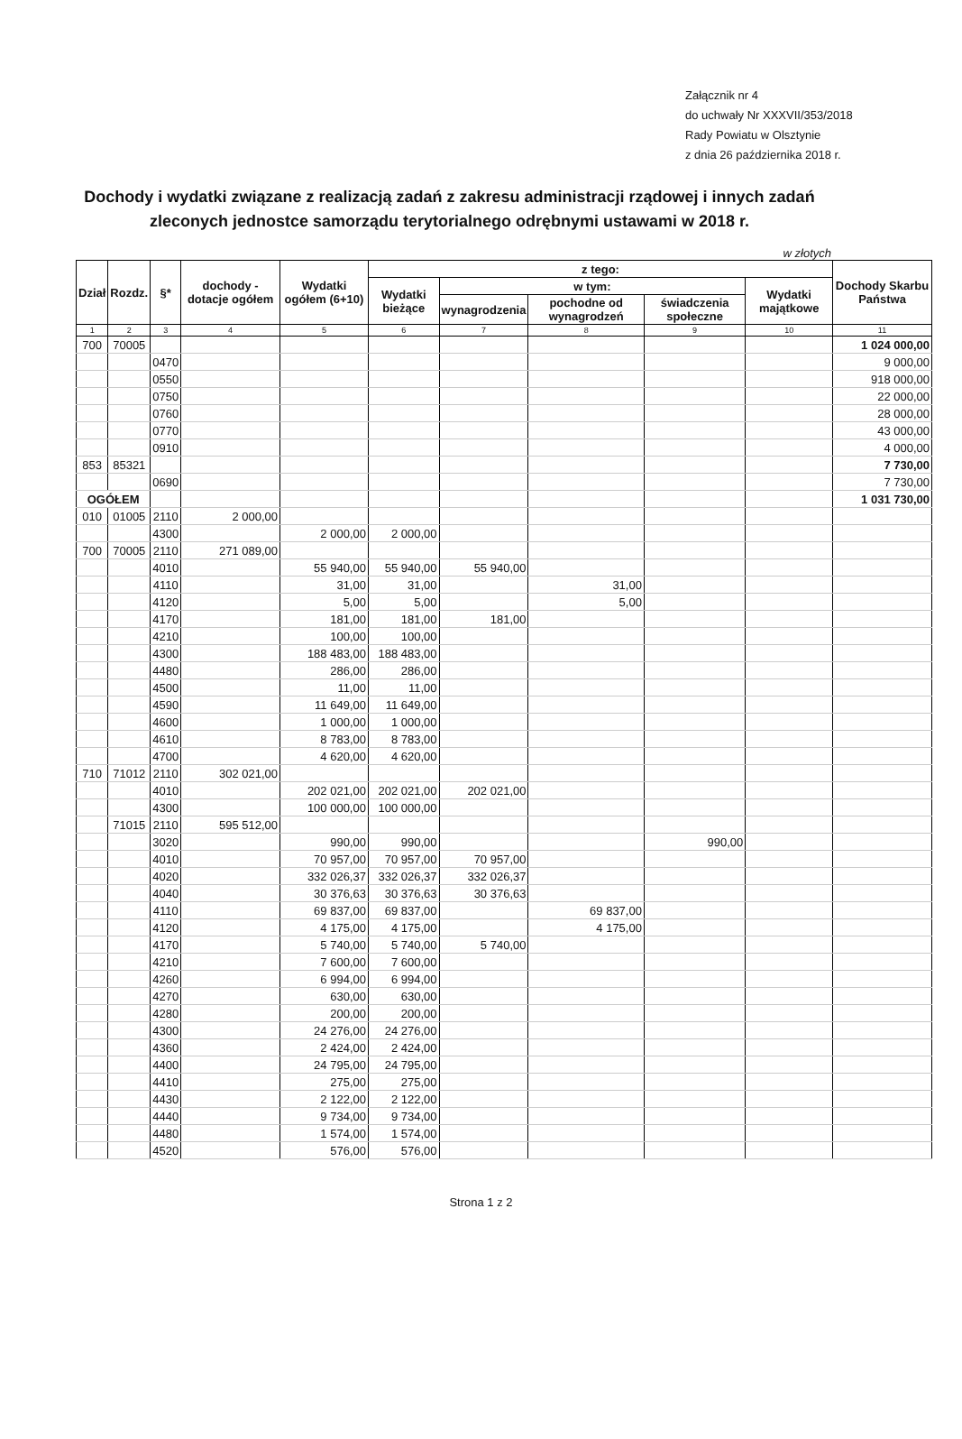Załącznik nr 4
do uchwały Nr XXXVII/353/2018
Rady Powiatu w Olsztynie
z dnia 26 października 2018 r.
Dochody i wydatki związane z realizacją zadań z zakresu administracji rządowej i innych zadań zleconych jednostce samorządu terytorialnego odrębnymi ustawami w 2018 r.
w złotych
| Dział | Rozdz. | §* | dochody - dotacje ogółem | Wydatki ogółem (6+10) | z tego: | | | | | Dochody Skarbu Państwa |
| --- | --- | --- | --- | --- | --- | --- | --- | --- | --- | --- |
| | | | | | Wydatki bieżące | w tym: | | | Wydatki majątkowe | |
| | | | | | | wynagrodzenia | pochodne od wynagrodzeń | świadczenia społeczne | | |
| 1 | 2 | 3 | 4 | 5 | 6 | 7 | 8 | 9 | 10 | 11 |
| 700 | 70005 | | | | | | | | | 1 024 000,00 |
| | | 0470 | | | | | | | | 9 000,00 |
| | | 0550 | | | | | | | | 918 000,00 |
| | | 0750 | | | | | | | | 22 000,00 |
| | | 0760 | | | | | | | | 28 000,00 |
| | | 0770 | | | | | | | | 43 000,00 |
| | | 0910 | | | | | | | | 4 000,00 |
| 853 | 85321 | | | | | | | | | 7 730,00 |
| | | 0690 | | | | | | | | 7 730,00 |
| OGÓŁEM | | | | | | | | | | 1 031 730,00 |
| 010 | 01005 | 2110 | 2 000,00 | | | | | | | |
| | | 4300 | | 2 000,00 | 2 000,00 | | | | | |
| 700 | 70005 | 2110 | 271 089,00 | | | | | | | |
| | | 4010 | | 55 940,00 | 55 940,00 | 55 940,00 | | | | |
| | | 4110 | | 31,00 | 31,00 | | 31,00 | | | |
| | | 4120 | | 5,00 | 5,00 | | 5,00 | | | |
| | | 4170 | | 181,00 | 181,00 | 181,00 | | | | |
| | | 4210 | | 100,00 | 100,00 | | | | | |
| | | 4300 | | 188 483,00 | 188 483,00 | | | | | |
| | | 4480 | | 286,00 | 286,00 | | | | | |
| | | 4500 | | 11,00 | 11,00 | | | | | |
| | | 4590 | | 11 649,00 | 11 649,00 | | | | | |
| | | 4600 | | 1 000,00 | 1 000,00 | | | | | |
| | | 4610 | | 8 783,00 | 8 783,00 | | | | | |
| | | 4700 | | 4 620,00 | 4 620,00 | | | | | |
| 710 | 71012 | 2110 | 302 021,00 | | | | | | | |
| | | 4010 | | 202 021,00 | 202 021,00 | 202 021,00 | | | | |
| | | 4300 | | 100 000,00 | 100 000,00 | | | | | |
| | 71015 | 2110 | 595 512,00 | | | | | | | |
| | | 3020 | | 990,00 | 990,00 | | | 990,00 | | |
| | | 4010 | | 70 957,00 | 70 957,00 | 70 957,00 | | | | |
| | | 4020 | | 332 026,37 | 332 026,37 | 332 026,37 | | | | |
| | | 4040 | | 30 376,63 | 30 376,63 | 30 376,63 | | | | |
| | | 4110 | | 69 837,00 | 69 837,00 | | 69 837,00 | | | |
| | | 4120 | | 4 175,00 | 4 175,00 | | 4 175,00 | | | |
| | | 4170 | | 5 740,00 | 5 740,00 | 5 740,00 | | | | |
| | | 4210 | | 7 600,00 | 7 600,00 | | | | | |
| | | 4260 | | 6 994,00 | 6 994,00 | | | | | |
| | | 4270 | | 630,00 | 630,00 | | | | | |
| | | 4280 | | 200,00 | 200,00 | | | | | |
| | | 4300 | | 24 276,00 | 24 276,00 | | | | | |
| | | 4360 | | 2 424,00 | 2 424,00 | | | | | |
| | | 4400 | | 24 795,00 | 24 795,00 | | | | | |
| | | 4410 | | 275,00 | 275,00 | | | | | |
| | | 4430 | | 2 122,00 | 2 122,00 | | | | | |
| | | 4440 | | 9 734,00 | 9 734,00 | | | | | |
| | | 4480 | | 1 574,00 | 1 574,00 | | | | | |
| | | 4520 | | 576,00 | 576,00 | | | | | |
Strona 1 z 2